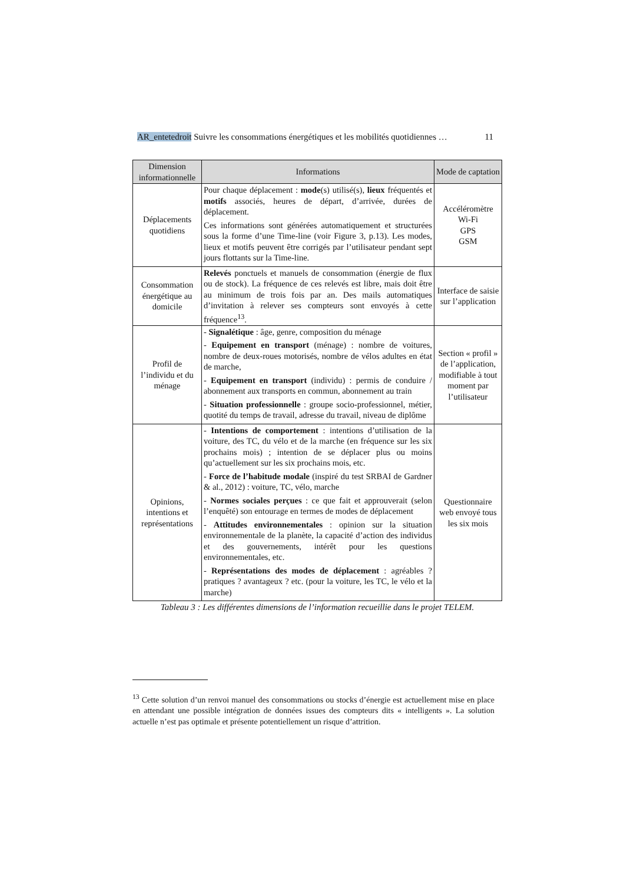AR_entetedroit Suivre les consommations énergétiques et les mobilités quotidiennes … 11
| Dimension informationnelle | Informations | Mode de captation |
| --- | --- | --- |
| Déplacements quotidiens | Pour chaque déplacement : mode (s) utilisé(s), lieux fréquentés et motifs associés, heures de départ, d’arrivée, durées de déplacement. Ces informations sont générées automatiquement et structurées sous la forme d’une Time-line (voir Figure 3, p.13). Les modes, lieux et motifs peuvent être corrigés par l’utilisateur pendant sept jours flottants sur la Time-line. | Accéléromètre Wi-Fi GPS GSM |
| Consommation énergétique au domicile | Relevés ponctuels et manuels de consommation (énergie de flux ou de stock). La fréquence de ces relevés est libre, mais doit être au minimum de trois fois par an. Des mails automatiques d’invitation à relever ses compteurs sont envoyés à cette fréquence<sup>13</sup>. | Interface de saisie sur l’application |
| Profil de l’individu et du ménage | - Signalétique : âge, genre, composition du ménage - Equipement en transport (ménage) : nombre de voitures, nombre de deux-roues motorisés, nombre de vélos adultes en état de marche, - Equipement en transport (individu) : permis de conduire / abonnement aux transports en commun, abonnement au train - Situation professionnelle : groupe socio-professionnel, métier, quotité du temps de travail, adresse du travail, niveau de diplôme | Section « profil » de l’application, modifiable à tout moment par l’utilisateur |
| Opinions, intentions et représentations | - Intentions de comportement : intentions d’utilisation de la voiture, des TC, du vélo et de la marche (en fréquence sur les six prochains mois) ; intention de se déplacer plus ou moins qu’actuellement sur les six prochains mois, etc. - Force de l’habitude modale (inspiré du test SRBAI de Gardner & al., 2012) : voiture, TC, vélo, marche - Normes sociales perçues : ce que fait et approuverait (selon l’enquêté) son entourage en termes de modes de déplacement - Attitudes environnementales : opinion sur la situation environnementale de la planète, la capacité d’action des individus et des gouvernements, intérêt pour les questions environnementales, etc. - Représentations des modes de déplacement : agréables ? pratiques ? avantageux ? etc. (pour la voiture, les TC, le vélo et la marche) | Questionnaire web envoyé tous les six mois |
Tableau 3 : Les différentes dimensions de l’information recueillie dans le projet TELEM.
<sup>13</sup> Cette solution d’un renvoi manuel des consommations ou stocks d’énergie est actuellement mise en place en attendant une possible intégration de données issues des compteurs dits « intelligents ». La solution actuelle n’est pas optimale et présente potentiellement un risque d’attrition.